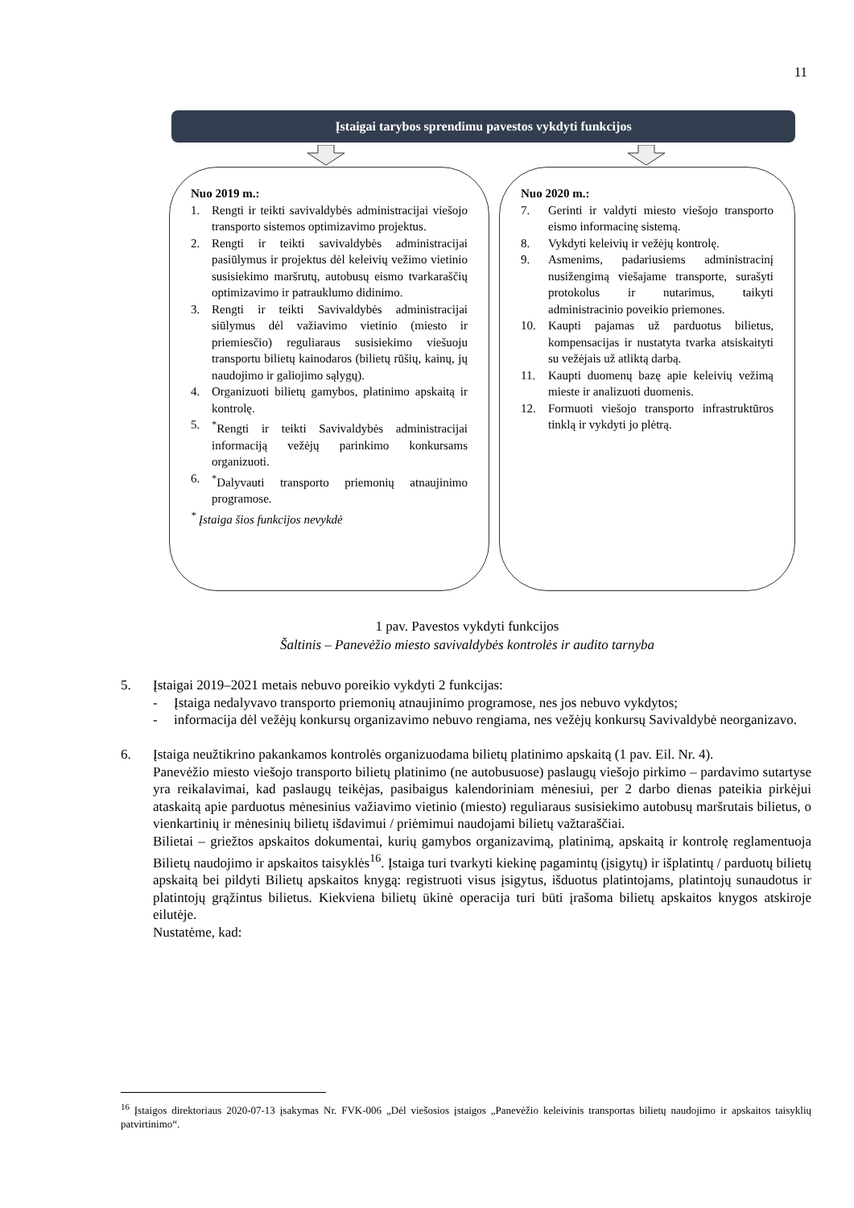11
Įstaigai tarybos sprendimu pavestos vykdyti funkcijos
Nuo 2019 m.:
1. Rengti ir teikti savivaldybės administracijai viešojo transporto sistemos optimizavimo projektus.
2. Rengti ir teikti savivaldybės administracijai pasiūlymus ir projektus dėl keleivių vežimo vietinio susisiekimo maršrutų, autobusų eismo tvarkaraščių optimizavimo ir patrauklumo didinimo.
3. Rengti ir teikti Savivaldybės administracijai siūlymus dėl važiavimo vietinio (miesto ir priemiesčio) reguliaraus susisiekimo viešuoju transportu bilietų kainodaros (bilietų rūšių, kainų, jų naudojimo ir galiojimo sąlygų).
4. Organizuoti bilietų gamybos, platinimo apskaitą ir kontrolę.
5.<sup>*</sup>Rengti ir teikti Savivaldybės administracijai informaciją vežėjų parinkimo konkursams organizuoti.
6.<sup>*</sup>Dalyvauti transporto priemonių atnaujinimo programose.
<sup>*</sup> Įstaiga šios funkcijos nevykdė
Nuo 2020 m.:
7. Gerinti ir valdyti miesto viešojo transporto eismo informacinę sistemą.
8. Vykdyti keleivių ir vežėjų kontrolę.
9. Asmenims, padariusiems administracinį nusižengimą viešajame transporte, surašyti protokolus ir nutarimus, taikyti administracinio poveikio priemones.
10. Kaupti pajamas už parduotus bilietus, kompensacijas ir nustatyta tvarka atsiskaityti su vežėjais už atliktą darbą.
11. Kaupti duomenų bazę apie keleivių vežimą mieste ir analizuoti duomenis.
12. Formuoti viešojo transporto infrastruktūros tinklą ir vykdyti jo plėtrą.
1 pav. Pavestos vykdyti funkcijos
Šaltinis – Panevėžio miesto savivaldybės kontrolės ir audito tarnyba
5. Įstaigai 2019–2021 metais nebuvo poreikio vykdyti 2 funkcijas:
- Įstaiga nedalyvavo transporto priemonių atnaujinimo programose, nes jos nebuvo vykdytos;
- informacija dėl vežėjų konkursų organizavimo nebuvo rengiama, nes vežėjų konkursų Savivaldybė neorganizavo.
6. Įstaiga neužtikrino pakankamos kontrolės organizuodama bilietų platinimo apskaitą (1 pav. Eil. Nr. 4).
Panevėžio miesto viešojo transporto bilietų platinimo (ne autobusuose) paslaugų viešojo pirkimo – pardavimo sutartyse yra reikalavimai, kad paslaugų teikėjas, pasibaigus kalendoriniam mėnesiui, per 2 darbo dienas pateikia pirkėjui ataskaitą apie parduotus mėnesinius važiavimo vietinio (miesto) reguliaraus susisiekimo autobusų maršrutais bilietus, o vienkartinių ir mėnesinių bilietų išdavimui / priėmimui naudojami bilietų važtaraščiai.
Bilietai – griežtos apskaitos dokumentai, kurių gamybos organizavimą, platinimą, apskaitą ir kontrolę reglamentuoja Bilietų naudojimo ir apskaitos taisyklės<sup>16</sup>. Įstaiga turi tvarkyti kiekinę pagamintų (įsigytų) ir išplatintų / parduotų bilietų apskaitą bei pildyti Bilietų apskaitos knygą: registruoti visus įsigytus, išduotus platintojams, platintojų sunaudotus ir platintojų grąžintus bilietus. Kiekviena bilietų ūkinė operacija turi būti įrašoma bilietų apskaitos knygos atskiroje eilutėje.
Nustatėme, kad:
<sup>16</sup> Įstaigos direktoriaus 2020-07-13 įsakymas Nr. FVK-006 „Dėl viešosios įstaigos „Panevėžio keleivinis transportas bilietų naudojimo ir apskaitos taisyklių patvirtinimo“.